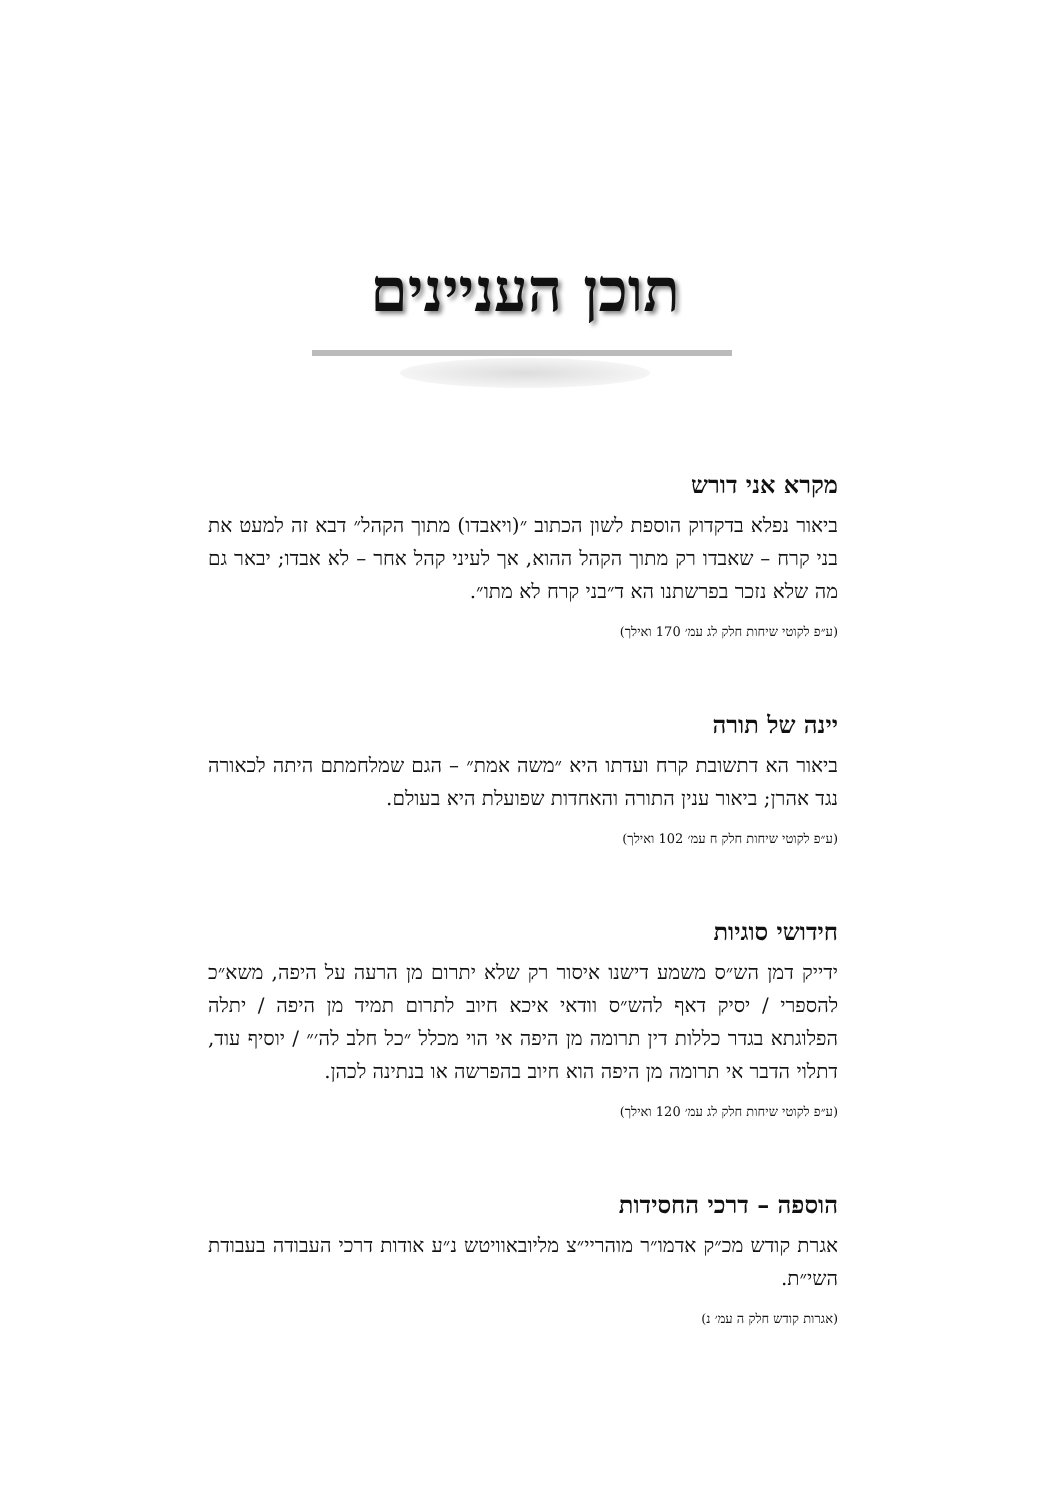תוכן העניינים
מקרא אני דורש
ביאור נפלא בדקדוק הוספת לשון הכתוב ״(ויאבדו) מתוך הקהל״ דבא זה למעט את בני קרח – שאבדו רק מתוך הקהל ההוא, אך לעיני קהל אחר – לא אבדו; יבאר גם מה שלא נזכר בפרשתנו הא ד״בני קרח לא מתו״.
(ע״פ לקוטי שיחות חלק לג עמ׳ 170 ואילך)
יינה של תורה
ביאור הא דתשובת קרח ועדתו היא ״משה אמת״ – הגם שמלחמתם היתה לכאורה נגד אהרן; ביאור ענין התורה והאחדות שפועלת היא בעולם.
(ע״פ לקוטי שיחות חלק ח עמ׳ 102 ואילך)
חידושי סוגיות
ידייק דמן הש״ס משמע דישנו איסור רק שלא יתרום מן הרעה על היפה, משא״כ להספרי / יסיק דאף להש״ס וודאי איכא חיוב לתרום תמיד מן היפה / יתלה הפלוגתא בגדר כללות דין תרומה מן היפה אי הוי מכלל ״כל חלב לה׳״ / יוסיף עוד, דתלוי הדבר אי תרומה מן היפה הוא חיוב בהפרשה או בנתינה לכהן.
(ע״פ לקוטי שיחות חלק לג עמ׳ 120 ואילך)
הוספה – דרכי החסידות
אגרת קודש מכ״ק אדמו״ר מוהריי״צ מליובאוויטש נ״ע אודות דרכי העבודה בעבודת השי״ת.
(אגרות קודש חלק ה עמ׳ נ)